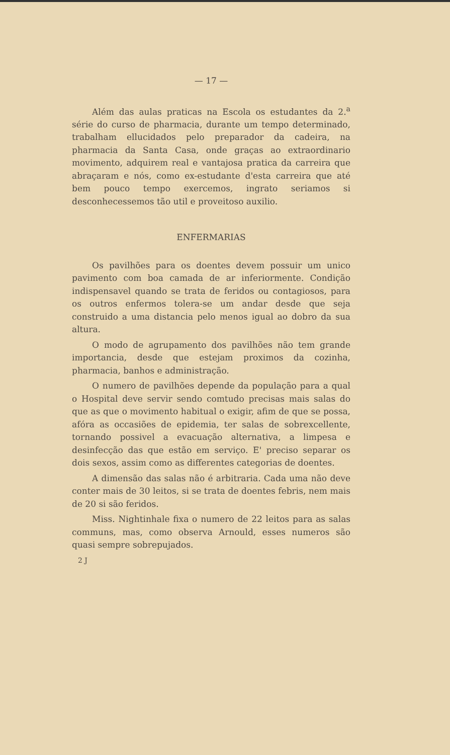— 17 —
Além das aulas praticas na Escola os estudantes da 2.<sup>a</sup> série do curso de pharmacia, durante um tempo determinado, trabalham ellucidados pelo preparador da cadeira, na pharmacia da Santa Casa, onde graças ao extraordinario movimento, adquirem real e vantajosa pratica da carreira que abraçaram e nós, como ex-estudante d'esta carreira que até bem pouco tempo exercemos, ingrato seriamos si desconhecessemos tão util e proveitoso auxilio.
ENFERMARIAS
Os pavilhões para os doentes devem possuir um unico pavimento com boa camada de ar inferiormente. Condição indispensavel quando se trata de feridos ou contagiosos, para os outros enfermos tolera-se um andar desde que seja construido a uma distancia pelo menos igual ao dobro da sua altura.
O modo de agrupamento dos pavilhões não tem grande importancia, desde que estejam proximos da cozinha, pharmacia, banhos e administração.
O numero de pavilhões depende da população para a qual o Hospital deve servir sendo comtudo precisas mais salas do que as que o movimento habitual o exigir, afim de que se possa, afóra as occasiões de epidemia, ter salas de sobrexcellente, tornando possivel a evacuação alternativa, a limpesa e desinfecção das que estão em serviço. E' preciso separar os dois sexos, assim como as differentes categorias de doentes.
A dimensão das salas não é arbitraria. Cada uma não deve conter mais de 30 leitos, si se trata de doentes febris, nem mais de 20 si são feridos.
Miss. Nightinhale fixa o numero de 22 leitos para as salas communs, mas, como observa Arnould, esses numeros são quasi sempre sobrepujados.
2 J